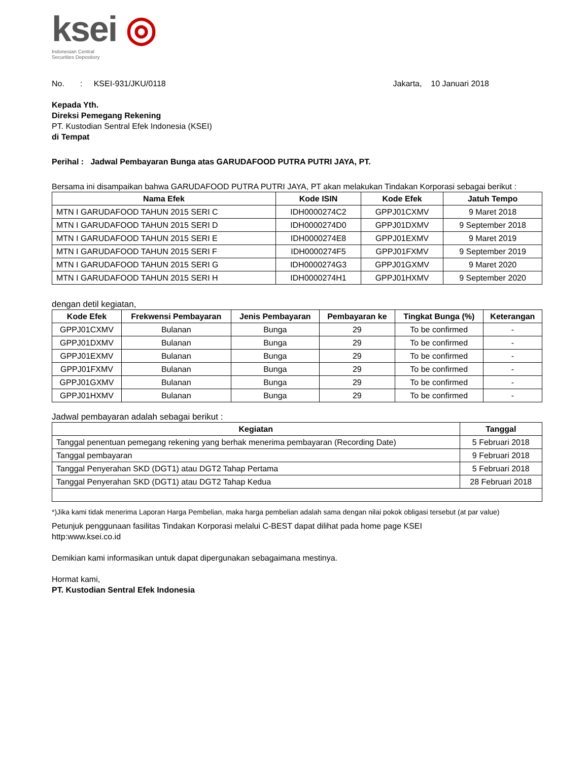ksei ◎
Indonesian Central
Securities Depository
No. : KSEI-931/JKU/0118 Jakarta, 10 Januari 2018
Kepada Yth.
Direksi Pemegang Rekening
PT. Kustodian Sentral Efek Indonesia (KSEI)
di Tempat
Perihal : Jadwal Pembayaran Bunga atas GARUDAFOOD PUTRA PUTRI JAYA, PT.
Bersama ini disampaikan bahwa GARUDAFOOD PUTRA PUTRI JAYA, PT akan melakukan Tindakan Korporasi sebagai berikut :
| Nama Efek | Kode ISIN | Kode Efek | Jatuh Tempo |
| --- | --- | --- | --- |
| MTN I GARUDAFOOD TAHUN 2015 SERI C | IDH0000274C2 | GPPJ01CXMV | 9 Maret 2018 |
| MTN I GARUDAFOOD TAHUN 2015 SERI D | IDH0000274D0 | GPPJ01DXMV | 9 September 2018 |
| MTN I GARUDAFOOD TAHUN 2015 SERI E | IDH0000274E8 | GPPJ01EXMV | 9 Maret 2019 |
| MTN I GARUDAFOOD TAHUN 2015 SERI F | IDH0000274F5 | GPPJ01FXMV | 9 September 2019 |
| MTN I GARUDAFOOD TAHUN 2015 SERI G | IDH0000274G3 | GPPJ01GXMV | 9 Maret 2020 |
| MTN I GARUDAFOOD TAHUN 2015 SERI H | IDH0000274H1 | GPPJ01HXMV | 9 September 2020 |
dengan detil kegiatan,
| Kode Efek | Frekwensi Pembayaran | Jenis Pembayaran | Pembayaran ke | Tingkat Bunga (%) | Keterangan |
| --- | --- | --- | --- | --- | --- |
| GPPJ01CXMV | Bulanan | Bunga | 29 | To be confirmed | - |
| GPPJ01DXMV | Bulanan | Bunga | 29 | To be confirmed | - |
| GPPJ01EXMV | Bulanan | Bunga | 29 | To be confirmed | - |
| GPPJ01FXMV | Bulanan | Bunga | 29 | To be confirmed | - |
| GPPJ01GXMV | Bulanan | Bunga | 29 | To be confirmed | - |
| GPPJ01HXMV | Bulanan | Bunga | 29 | To be confirmed | - |
Jadwal pembayaran adalah sebagai berikut :
| Kegiatan | Tanggal |
| --- | --- |
| Tanggal penentuan pemegang rekening yang berhak menerima pembayaran (Recording Date) | 5 Februari 2018 |
| Tanggal pembayaran | 9 Februari 2018 |
| Tanggal Penyerahan SKD (DGT1) atau DGT2 Tahap Pertama | 5 Februari 2018 |
| Tanggal Penyerahan SKD (DGT1) atau DGT2 Tahap Kedua | 28 Februari 2018 |
*)Jika kami tidak menerima Laporan Harga Pembelian, maka harga pembelian adalah sama dengan nilai pokok obligasi tersebut (at par value)
Petunjuk penggunaan fasilitas Tindakan Korporasi melalui C-BEST dapat dilihat pada home page KSEI
http:www.ksei.co.id
Demikian kami informasikan untuk dapat dipergunakan sebagaimana mestinya.
Hormat kami,
PT. Kustodian Sentral Efek Indonesia